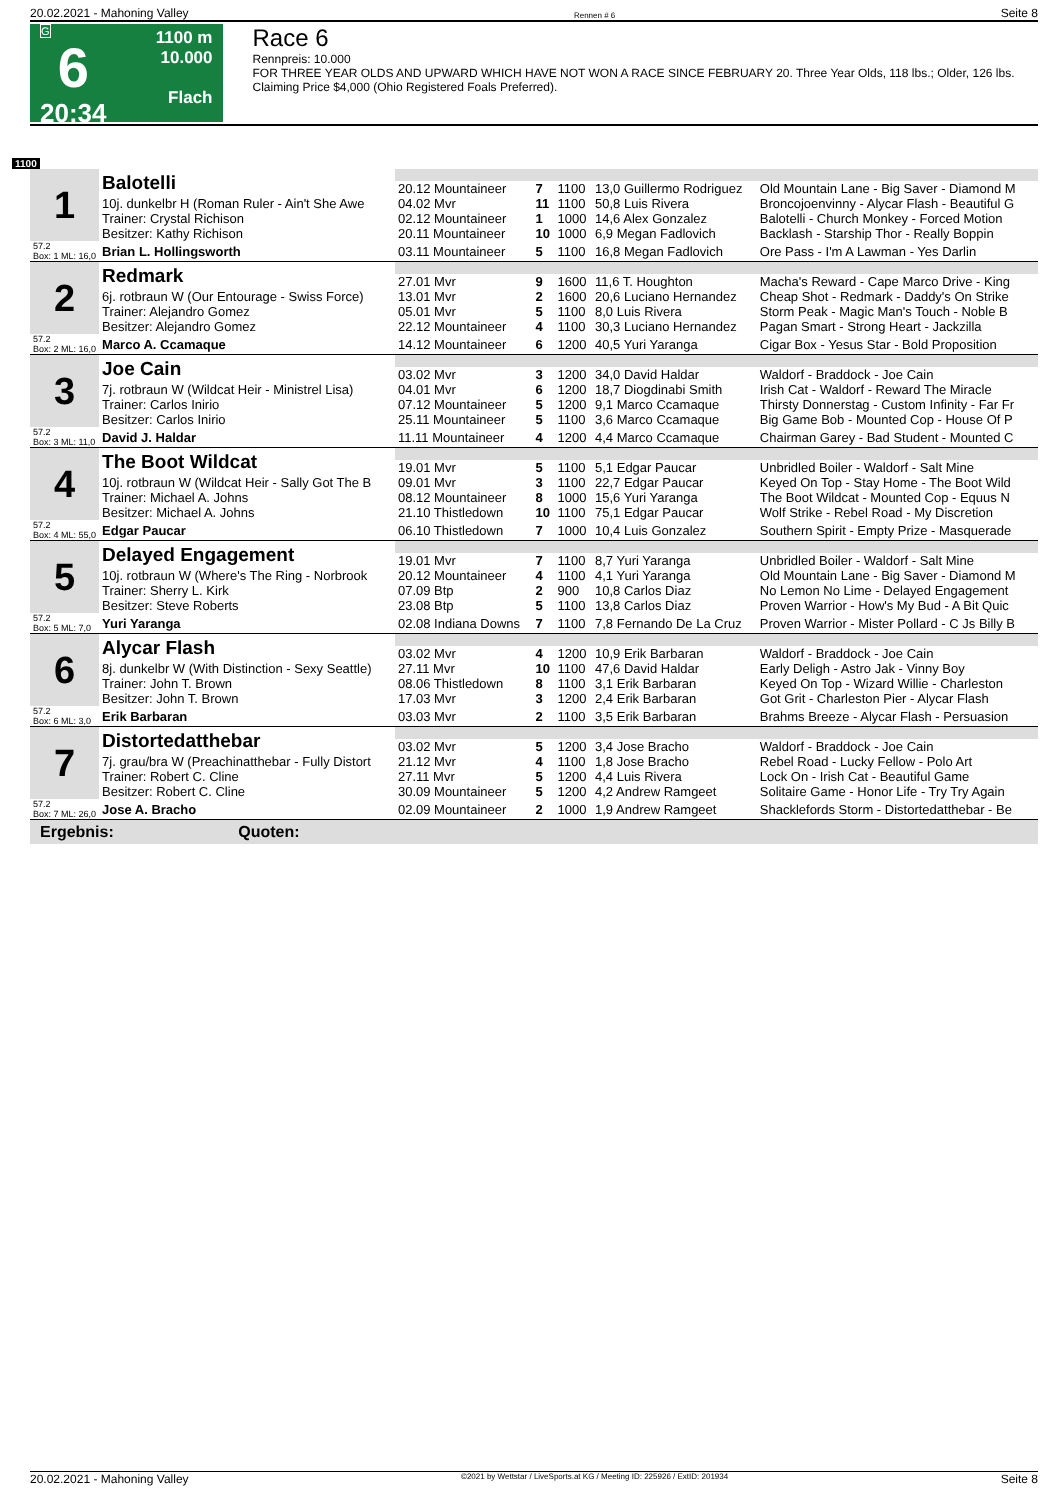20.02.2021 - Mahoning Valley Rennen # 6 Seite 8
G
6
20:34
1100 m
10.000
Flach
Race 6
Rennpreis: 10.000
FOR THREE YEAR OLDS AND UPWARD WHICH HAVE NOT WON A RACE SINCE FEBRUARY 20. Three Year Olds, 118 lbs.; Older, 126 lbs. Claiming Price $4,000 (Ohio Registered Foals Preferred).
1100
| 1 | Balotelli | | | | | |
| | | 20.12 Mountaineer | 7 | 1100 | 13,0 Guillermo Rodriguez | Old Mountain Lane - Big Saver - Diamond M |
| | 10j. dunkelbr H (Roman Ruler - Ain't She Awe Trainer: Crystal Richison Besitzer: Kathy Richison | 04.02 Mvr 02.12 Mountaineer 20.11 Mountaineer | 11 1 10 | 1100 1000 1000 | 50,8 Luis Rivera 14,6 Alex Gonzalez 6,9 Megan Fadlovich | Broncojoenvinny - Alycar Flash - Beautiful G Balotelli - Church Monkey - Forced Motion Backlash - Starship Thor - Really Boppin |
| 57.2 Box: 1 ML: 16,0 | Brian L. Hollingsworth | 03.11 Mountaineer | 5 | 1100 | 16,8 Megan Fadlovich | Ore Pass - I'm A Lawman - Yes Darlin |
| 2 | Redmark | | | | | |
| | | 27.01 Mvr | 9 | 1600 | 11,6 T. Houghton | Macha's Reward - Cape Marco Drive - King |
| | 6j. rotbraun W (Our Entourage - Swiss Force) Trainer: Alejandro Gomez Besitzer: Alejandro Gomez | 13.01 Mvr 05.01 Mvr 22.12 Mountaineer | 2 5 4 | 1600 1100 1100 | 20,6 Luciano Hernandez 8,0 Luis Rivera 30,3 Luciano Hernandez | Cheap Shot - Redmark - Daddy's On Strike Storm Peak - Magic Man's Touch - Noble B Pagan Smart - Strong Heart - Jackzilla |
| 57.2 Box: 2 ML: 16,0 | Marco A. Ccamaque | 14.12 Mountaineer | 6 | 1200 | 40,5 Yuri Yaranga | Cigar Box - Yesus Star - Bold Proposition |
| 3 | Joe Cain | | | | | |
| | | 03.02 Mvr | 3 | 1200 | 34,0 David Haldar | Waldorf - Braddock - Joe Cain |
| | 7j. rotbraun W (Wildcat Heir - Ministrel Lisa) Trainer: Carlos Inirio Besitzer: Carlos Inirio | 04.01 Mvr 07.12 Mountaineer 25.11 Mountaineer | 6 5 5 | 1200 1200 1100 | 18,7 Diogdinabi Smith 9,1 Marco Ccamaque 3,6 Marco Ccamaque | Irish Cat - Waldorf - Reward The Miracle Thirsty Donnerstag - Custom Infinity - Far Fr Big Game Bob - Mounted Cop - House Of P |
| 57.2 Box: 3 ML: 11,0 | David J. Haldar | 11.11 Mountaineer | 4 | 1200 | 4,4 Marco Ccamaque | Chairman Garey - Bad Student - Mounted C |
| 4 | The Boot Wildcat | | | | | |
| | | 19.01 Mvr | 5 | 1100 | 5,1 Edgar Paucar | Unbridled Boiler - Waldorf - Salt Mine |
| | 10j. rotbraun W (Wildcat Heir - Sally Got The B Trainer: Michael A. Johns Besitzer: Michael A. Johns | 09.01 Mvr 08.12 Mountaineer 21.10 Thistledown | 3 8 10 | 1100 1000 1100 | 22,7 Edgar Paucar 15,6 Yuri Yaranga 75,1 Edgar Paucar | Keyed On Top - Stay Home - The Boot Wild The Boot Wildcat - Mounted Cop - Equus N Wolf Strike - Rebel Road - My Discretion |
| 57.2 Box: 4 ML: 55,0 | Edgar Paucar | 06.10 Thistledown | 7 | 1000 | 10,4 Luis Gonzalez | Southern Spirit - Empty Prize - Masquerade |
| 5 | Delayed Engagement | | | | | |
| | | 19.01 Mvr | 7 | 1100 | 8,7 Yuri Yaranga | Unbridled Boiler - Waldorf - Salt Mine |
| | 10j. rotbraun W (Where's The Ring - Norbrook Trainer: Sherry L. Kirk Besitzer: Steve Roberts | 20.12 Mountaineer 07.09 Btp 23.08 Btp | 4 2 5 | 1100 900 1100 | 4,1 Yuri Yaranga 10,8 Carlos Diaz 13,8 Carlos Diaz | Old Mountain Lane - Big Saver - Diamond M No Lemon No Lime - Delayed Engagement Proven Warrior - How's My Bud - A Bit Quic |
| 57.2 Box: 5 ML: 7,0 | Yuri Yaranga | 02.08 Indiana Downs | 7 | 1100 | 7,8 Fernando De La Cruz | Proven Warrior - Mister Pollard - C Js Billy B |
| 6 | Alycar Flash | | | | | |
| | | 03.02 Mvr | 4 | 1200 | 10,9 Erik Barbaran | Waldorf - Braddock - Joe Cain |
| | 8j. dunkelbr W (With Distinction - Sexy Seattle) Trainer: John T. Brown Besitzer: John T. Brown | 27.11 Mvr 08.06 Thistledown 17.03 Mvr | 10 8 3 | 1100 1100 1200 | 47,6 David Haldar 3,1 Erik Barbaran 2,4 Erik Barbaran | Early Deligh - Astro Jak - Vinny Boy Keyed On Top - Wizard Willie - Charleston Got Grit - Charleston Pier - Alycar Flash |
| 57.2 Box: 6 ML: 3,0 | Erik Barbaran | 03.03 Mvr | 2 | 1100 | 3,5 Erik Barbaran | Brahms Breeze - Alycar Flash - Persuasion |
| 7 | Distortedatthebar | | | | | |
| | | 03.02 Mvr | 5 | 1200 | 3,4 Jose Bracho | Waldorf - Braddock - Joe Cain |
| | 7j. grau/bra W (Preachinatthebar - Fully Distort Trainer: Robert C. Cline Besitzer: Robert C. Cline | 21.12 Mvr 27.11 Mvr 30.09 Mountaineer | 4 5 5 | 1100 1200 1200 | 1,8 Jose Bracho 4,4 Luis Rivera 4,2 Andrew Ramgeet | Rebel Road - Lucky Fellow - Polo Art Lock On - Irish Cat - Beautiful Game Solitaire Game - Honor Life - Try Try Again |
| 57.2 Box: 7 ML: 26,0 | Jose A. Bracho | 02.09 Mountaineer | 2 | 1000 | 1,9 Andrew Ramgeet | Shacklefords Storm - Distortedatthebar - Be |
| Ergebnis: Quoten: | | | | | | |
20.02.2021 - Mahoning Valley ©2021 by Wettstar / LiveSports.at KG / Meeting ID: 225926 / ExtID: 201934 Seite 8